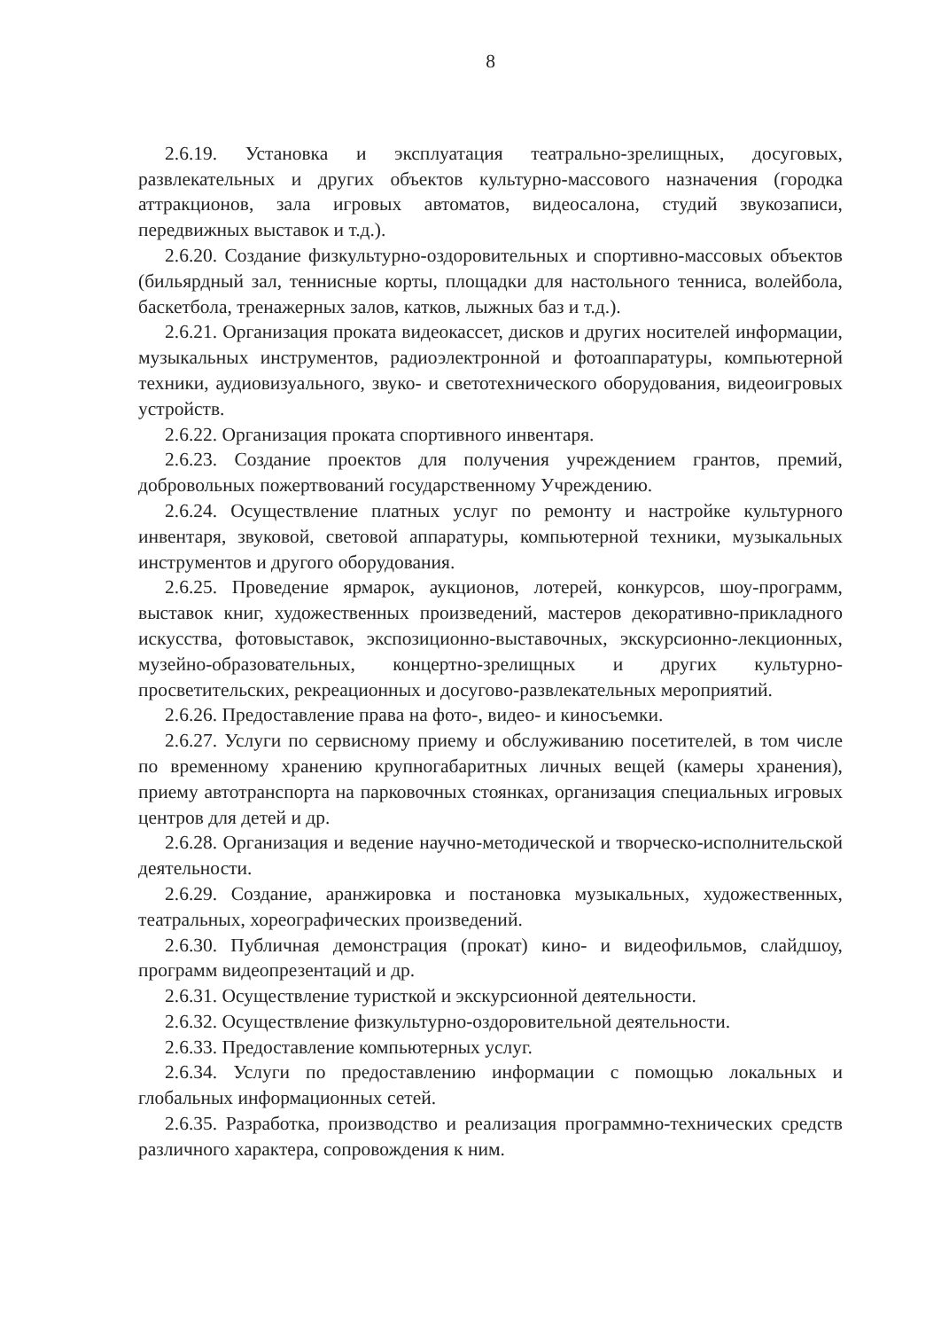8
2.6.19. Установка и эксплуатация театрально-зрелищных, досуговых, развлекательных и других объектов культурно-массового назначения (городка аттракционов, зала игровых автоматов, видеосалона, студий звукозаписи, передвижных выставок и т.д.).
2.6.20. Создание физкультурно-оздоровительных и спортивно-массовых объектов (бильярдный зал, теннисные корты, площадки для настольного тенниса, волейбола, баскетбола, тренажерных залов, катков, лыжных баз и т.д.).
2.6.21. Организация проката видеокассет, дисков и других носителей информации, музыкальных инструментов, радиоэлектронной и фотоаппаратуры, компьютерной техники, аудиовизуального, звуко- и светотехнического оборудования, видеоигровых устройств.
2.6.22. Организация проката спортивного инвентаря.
2.6.23. Создание проектов для получения учреждением грантов, премий, добровольных пожертвований государственному Учреждению.
2.6.24. Осуществление платных услуг по ремонту и настройке культурного инвентаря, звуковой, световой аппаратуры, компьютерной техники, музыкальных инструментов и другого оборудования.
2.6.25. Проведение ярмарок, аукционов, лотерей, конкурсов, шоу-программ, выставок книг, художественных произведений, мастеров декоративно-прикладного искусства, фотовыставок, экспозиционно-выставочных, экскурсионно-лекционных, музейно-образовательных, концертно-зрелищных и других культурно-просветительских, рекреационных и досугово-развлекательных мероприятий.
2.6.26. Предоставление права на фото-, видео- и киносъемки.
2.6.27. Услуги по сервисному приему и обслуживанию посетителей, в том числе по временному хранению крупногабаритных личных вещей (камеры хранения), приему автотранспорта на парковочных стоянках, организация специальных игровых центров для детей и др.
2.6.28. Организация и ведение научно-методической и творческо-исполнительской деятельности.
2.6.29. Создание, аранжировка и постановка музыкальных, художественных, театральных, хореографических произведений.
2.6.30. Публичная демонстрация (прокат) кино- и видеофильмов, слайдшоу, программ видеопрезентаций и др.
2.6.31. Осуществление туристкой и экскурсионной деятельности.
2.6.32. Осуществление физкультурно-оздоровительной деятельности.
2.6.33. Предоставление компьютерных услуг.
2.6.34. Услуги по предоставлению информации с помощью локальных и глобальных информационных сетей.
2.6.35. Разработка, производство и реализация программно-технических средств различного характера, сопровождения к ним.